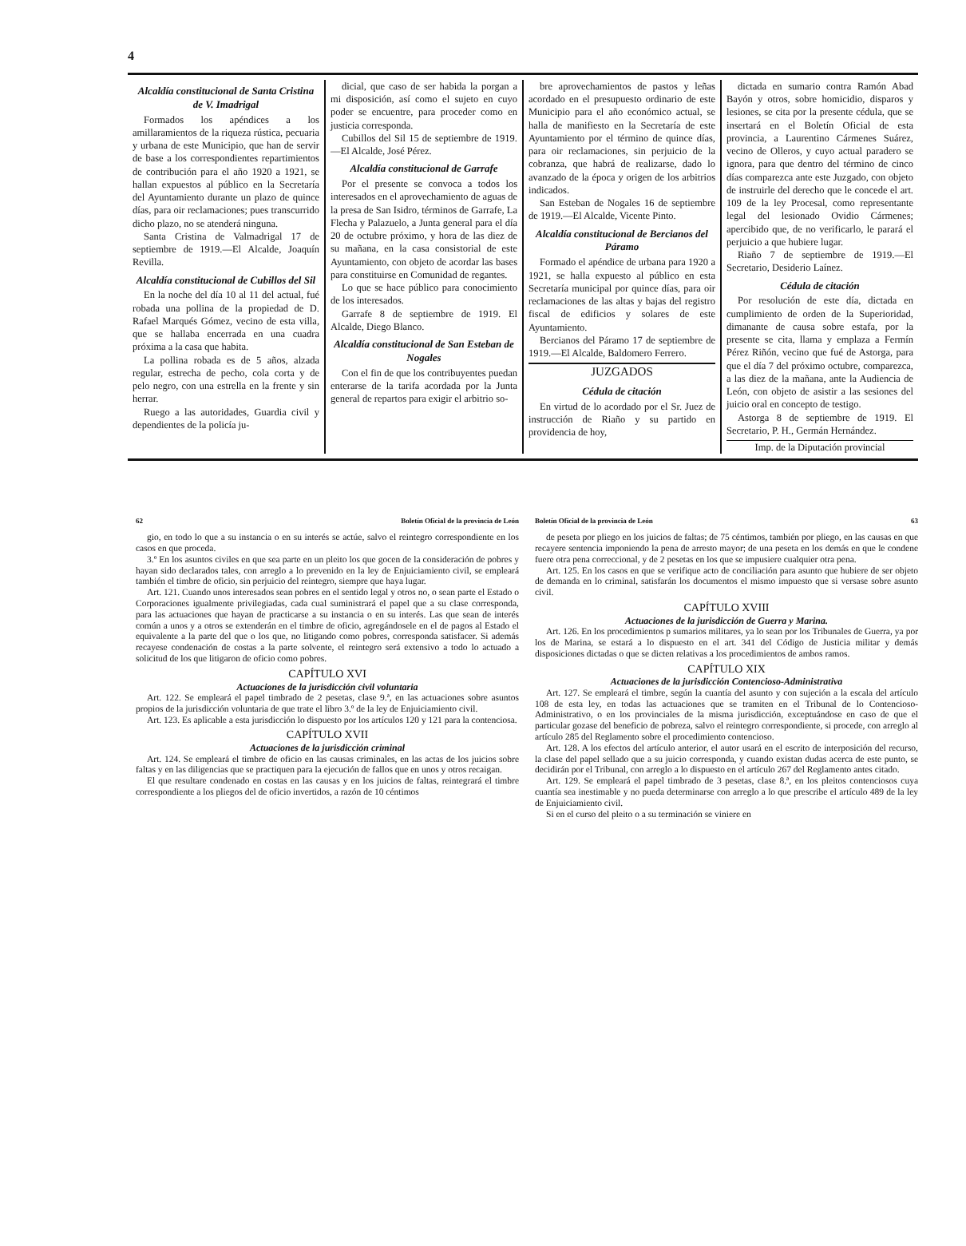4
Alcaldía constitucional de Santa Cristina de V. Imadrigal
Formados los apéndices a los amillaramientos de la riqueza rústica, pecuaria y urbana de este Municipio, que han de servir de base a los correspondientes repartimientos de contribución para el año 1920 a 1921, se hallan expuestos al público en la Secretaría del Ayuntamiento durante un plazo de quince días, para oir reclamaciones; pues transcurrido dicho plazo, no se atenderá ninguna.
Santa Cristina de Valmadrigal 17 de septiembre de 1919.—El Alcalde, Joaquín Revilla.
Alcaldía constitucional de Cubillos del Sil
En la noche del día 10 al 11 del actual, fué robada una pollina de la propiedad de D. Rafael Marqués Gómez, vecino de esta villa, que se hallaba encerrada en una cuadra próxima a la casa que habita.
La pollina robada es de 5 años, alzada regular, estrecha de pecho, cola corta y de pelo negro, con una estrella en la frente y sin herrar.
Ruego a las autoridades, Guardia civil y dependientes de la policía ju-
dicial, que caso de ser habida la porgan a mi disposición, así como el sujeto en cuyo poder se encuentre, para proceder como en justicia corresponda.
Cubillos del Sil 15 de septiembre de 1919.—El Alcalde, José Pérez.
Alcaldía constitucional de Garrafe
Por el presente se convoca a todos los interesados en el aprovechamiento de aguas de la presa de San Isidro, términos de Garrafe, La Flecha y Palazuelo, a Junta general para el día 20 de octubre próximo, y hora de las diez de su mañana, en la casa consistorial de este Ayuntamiento, con objeto de acordar las bases para constituirse en Comunidad de regantes.
Lo que se hace público para conocimiento de los interesados.
Garrafe 8 de septiembre de 1919. El Alcalde, Diego Blanco.
Alcaldía constitucional de San Esteban de Nogales
Con el fin de que los contribuyentes puedan enterarse de la tarifa acordada por la Junta general de repartos para exigir el arbitrio so-
bre aprovechamientos de pastos y leñas acordado en el presupuesto ordinario de este Municipio para el año económico actual, se halla de manifiesto en la Secretaría de este Ayuntamiento por el término de quince días, para oir reclamaciones, sin perjuicio de la cobranza, que habrá de realizarse, dado lo avanzado de la época y origen de los arbitrios indicados.
San Esteban de Nogales 16 de septiembre de 1919.—El Alcalde, Vicente Pinto.
Alcaldía constitucional de Bercianos del Páramo
Formado el apéndice de urbana para 1920 a 1921, se halla expuesto al público en esta Secretaría municipal por quince días, para oir reclamaciones de las altas y bajas del registro fiscal de edificios y solares de este Ayuntamiento.
Bercianos del Páramo 17 de septiembre de 1919.—El Alcalde, Baldomero Ferrero.
JUZGADOS
Cédula de citación
En virtud de lo acordado por el Sr. Juez de instrucción de Riaño y su partido en providencia de hoy,
dictada en sumario contra Ramón Abad Bayón y otros, sobre homicidio, disparos y lesiones, se cita por la presente cédula, que se insertará en el Boletín Oficial de esta provincia, a Laurentino Cármenes Suárez, vecino de Olleros, y cuyo actual paradero se ignora, para que dentro del término de cinco días comparezca ante este Juzgado, con objeto de instruirle del derecho que le concede el art. 109 de la ley Procesal, como representante legal del lesionado Ovidio Cármenes; apercibido que, de no verificarlo, le parará el perjuicio a que hubiere lugar.
Riaño 7 de septiembre de 1919.—El Secretario, Desiderio Laínez.
Cédula de citación
Por resolución de este día, dictada en cumplimiento de orden de la Superioridad, dimanante de causa sobre estafa, por la presente se cita, llama y emplaza a Fermín Pérez Riñón, vecino que fué de Astorga, para que el día 7 del próximo octubre, comparezca, a las diez de la mañana, ante la Audiencia de León, con objeto de asistir a las sesiones del juicio oral en concepto de testigo.
Astorga 8 de septiembre de 1919. El Secretario, P. H., Germán Hernández.
Imp. de la Diputación provincial
62 Boletín Oficial de la provincia de León
gio, en todo lo que a su instancia o en su interés se actúe, salvo el reintegro correspondiente en los casos en que proceda.
3.º En los asuntos civiles en que sea parte en un pleito los que gocen de la consideración de pobres y hayan sido declarados tales, con arreglo a lo prevenido en la ley de Enjuiciamiento civil, se empleará también el timbre de oficio, sin perjuicio del reintegro, siempre que haya lugar.
Art. 121. Cuando unos interesados sean pobres en el sentido legal y otros no, o sean parte el Estado o Corporaciones igualmente privilegiadas, cada cual suministrará el papel que a su clase corresponda, para las actuaciones que hayan de practicarse a su instancia o en su interés. Las que sean de interés común a unos y a otros se extenderán en el timbre de oficio, agregándosele en el de pagos al Estado el equivalente a la parte del que o los que, no litigando como pobres, corresponda satisfacer. Si además recayese condenación de costas a la parte solvente, el reintegro será extensivo a todo lo actuado a solicitud de los que litigaron de oficio como pobres.
CAPÍTULO XVI
Actuaciones de la jurisdicción civil voluntaria
Art. 122. Se empleará el papel timbrado de 2 pesetas, clase 9.ª, en las actuaciones sobre asuntos propios de la jurisdicción voluntaria de que trate el libro 3.º de la ley de Enjuiciamiento civil.
Art. 123. Es aplicable a esta jurisdicción lo dispuesto por los artículos 120 y 121 para la contenciosa.
CAPÍTULO XVII
Actuaciones de la jurisdicción criminal
Art. 124. Se empleará el timbre de oficio en las causas criminales, en las actas de los juicios sobre faltas y en las diligencias que se practiquen para la ejecución de fallos que en unos y otros recaigan.
El que resultare condenado en costas en las causas y en los juicios de faltas, reintegrará el timbre correspondiente a los pliegos del de oficio invertidos, a razón de 10 céntimos
Boletín Oficial de la provincia de León 63
de peseta por pliego en los juicios de faltas; de 75 céntimos, también por pliego, en las causas en que recayere sentencia imponiendo la pena de arresto mayor; de una peseta en los demás en que le condene fuere otra pena correccional, y de 2 pesetas en los que se impusiere cualquier otra pena.
Art. 125. En los casos en que se verifique acto de conciliación para asunto que hubiere de ser objeto de demanda en lo criminal, satisfarán los documentos el mismo impuesto que si versase sobre asunto civil.
CAPÍTULO XVIII
Actuaciones de la jurisdicción de Guerra y Marina.
Art. 126. En los procedimientos p sumarios militares, ya lo sean por los Tribunales de Guerra, ya por los de Marina, se estará a lo dispuesto en el art. 341 del Código de Justicia militar y demás disposiciones dictadas o que se dicten relativas a los procedimientos de ambos ramos.
CAPÍTULO XIX
Actuaciones de la jurisdicción Contencioso-Administrativa
Art. 127. Se empleará el timbre, según la cuantía del asunto y con sujeción a la escala del artículo 108 de esta ley, en todas las actuaciones que se tramiten en el Tribunal de lo Contencioso-Administrativo, o en los provinciales de la misma jurisdicción, exceptuándose en caso de que el particular gozase del beneficio de pobreza, salvo el reintegro correspondiente, si procede, con arreglo al artículo 285 del Reglamento sobre el procedimiento contencioso.
Art. 128. A los efectos del artículo anterior, el autor usará en el escrito de interposición del recurso, la clase del papel sellado que a su juicio corresponda, y cuando existan dudas acerca de este punto, se decidirán por el Tribunal, con arreglo a lo dispuesto en el artículo 267 del Reglamento antes citado.
Art. 129. Se empleará el papel timbrado de 3 pesetas, clase 8.ª, en los pleitos contenciosos cuya cuantía sea inestimable y no pueda determinarse con arreglo a lo que prescribe el artículo 489 de la ley de Enjuiciamiento civil.
Si en el curso del pleito o a su terminación se viniere en